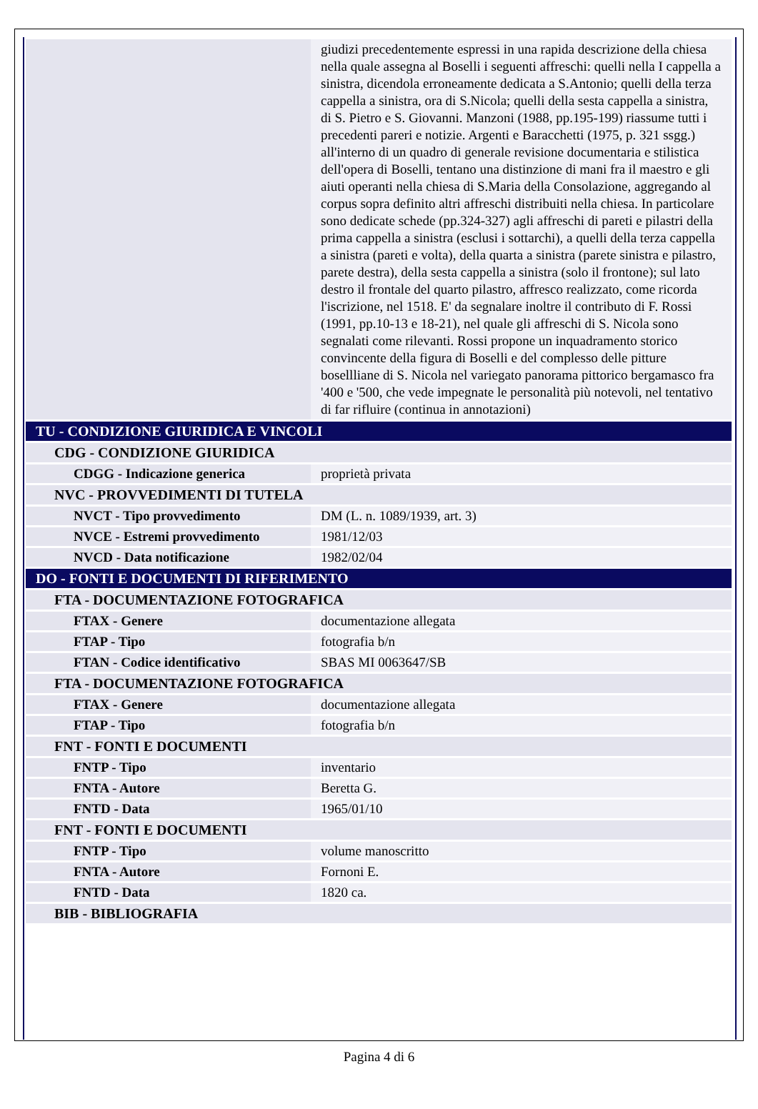| | giudizi precedentemente espressi in una rapida descrizione della chiesa nella quale assegna al Boselli i seguenti affreschi: quelli nella I cappella a sinistra, dicendola erroneamente dedicata a S.Antonio; quelli della terza cappella a sinistra, ora di S.Nicola; quelli della sesta cappella a sinistra, di S. Pietro e S. Giovanni. Manzoni (1988, pp.195-199) riassume tutti i precedenti pareri e notizie. Argenti e Baracchetti (1975, p. 321 ssgg.) all'interno di un quadro di generale revisione documentaria e stilistica dell'opera di Boselli, tentano una distinzione di mani fra il maestro e gli aiuti operanti nella chiesa di S.Maria della Consolazione, aggregando al corpus sopra definito altri affreschi distribuiti nella chiesa. In particolare sono dedicate schede (pp.324-327) agli affreschi di pareti e pilastri della prima cappella a sinistra (esclusi i sottarchi), a quelli della terza cappella a sinistra (pareti e volta), della quarta a sinistra (parete sinistra e pilastro, parete destra), della sesta cappella a sinistra (solo il frontone); sul lato destro il frontale del quarto pilastro, affresco realizzato, come ricorda l'iscrizione, nel 1518. E' da segnalare inoltre il contributo di F. Rossi (1991, pp.10-13 e 18-21), nel quale gli affreschi di S. Nicola sono segnalati come rilevanti. Rossi propone un inquadramento storico convincente della figura di Boselli e del complesso delle pitture bosellliane di S. Nicola nel variegato panorama pittorico bergamasco fra '400 e '500, che vede impegnate le personalità più notevoli, nel tentativo di far rifluire (continua in annotazioni) |
| TU - CONDIZIONE GIURIDICA E VINCOLI | |
| CDG - CONDIZIONE GIURIDICA | |
| CDGG - Indicazione generica | proprietà privata |
| NVC - PROVVEDIMENTI DI TUTELA | |
| NVCT - Tipo provvedimento | DM (L. n. 1089/1939, art. 3) |
| NVCE - Estremi provvedimento | 1981/12/03 |
| NVCD - Data notificazione | 1982/02/04 |
| DO - FONTI E DOCUMENTI DI RIFERIMENTO | |
| FTA - DOCUMENTAZIONE FOTOGRAFICA | |
| FTAX - Genere | documentazione allegata |
| FTAP - Tipo | fotografia b/n |
| FTAN - Codice identificativo | SBAS MI 0063647/SB |
| FTA - DOCUMENTAZIONE FOTOGRAFICA | |
| FTAX - Genere | documentazione allegata |
| FTAP - Tipo | fotografia b/n |
| FNT - FONTI E DOCUMENTI | |
| FNTP - Tipo | inventario |
| FNTA - Autore | Beretta G. |
| FNTD - Data | 1965/01/10 |
| FNT - FONTI E DOCUMENTI | |
| FNTP - Tipo | volume manoscritto |
| FNTA - Autore | Fornoni E. |
| FNTD - Data | 1820 ca. |
| BIB - BIBLIOGRAFIA | |
Pagina 4 di 6